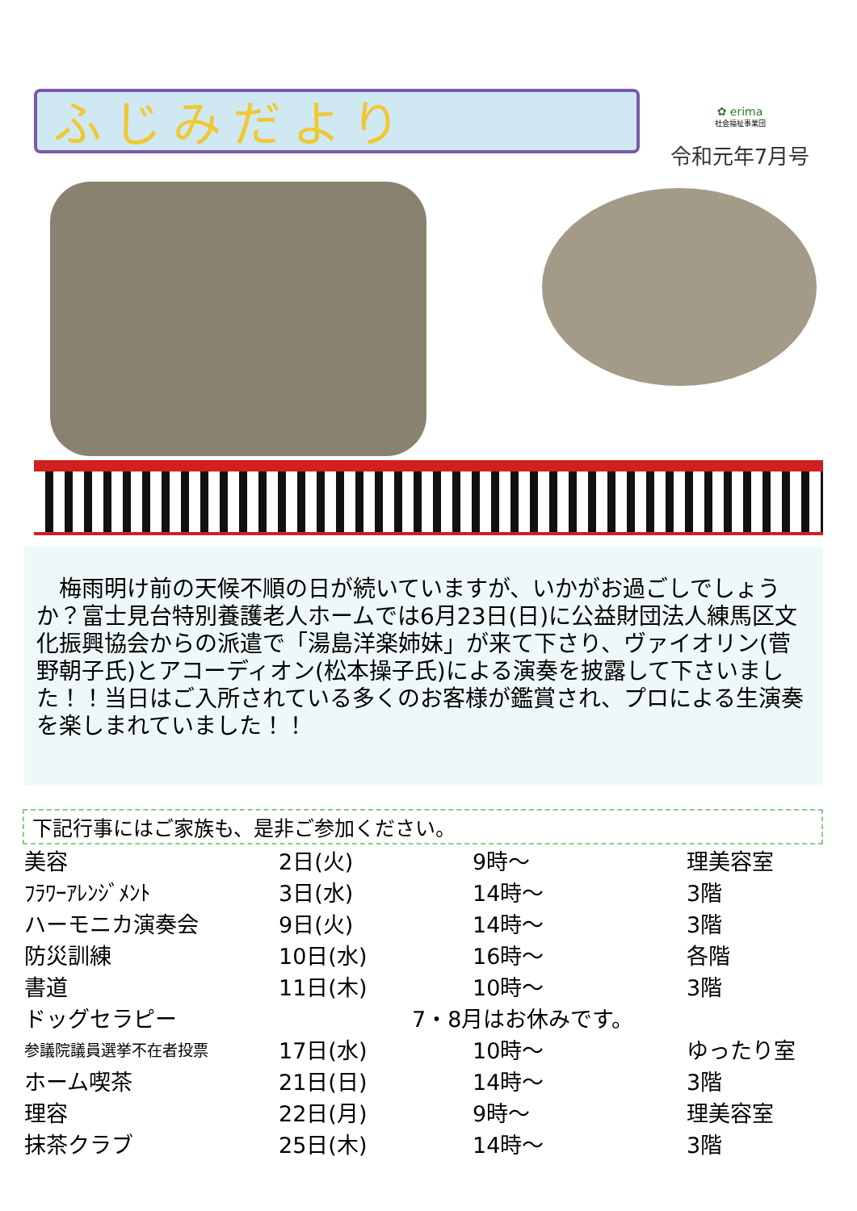ふじみだより
✿ erima
社会福祉事業団
令和元年7月号
　梅雨明け前の天候不順の日が続いていますが、いかがお過ごしでしょうか？富士見台特別養護老人ホームでは6月23日(日)に公益財団法人練馬区文化振興協会からの派遣で「湯島洋楽姉妹」が来て下さり、ヴァイオリン(菅野朝子氏)とアコーディオン(松本操子氏)による演奏を披露して下さいました！！当日はご入所されている多くのお客様が鑑賞され、プロによる生演奏を楽しまれていました！！
下記行事にはご家族も、是非ご参加ください。
| 美容 | 2日(火) | 9時～ | 理美容室 |
| ﾌﾗﾜｰｱﾚﾝｼﾞﾒﾝﾄ | 3日(水) | 14時～ | 3階 |
| ハーモニカ演奏会 | 9日(火) | 14時～ | 3階 |
| 防災訓練 | 10日(水) | 16時～ | 各階 |
| 書道 | 11日(木) | 10時～ | 3階 |
| ドッグセラピー | 7・8月はお休みです。 | | |
| 参議院議員選挙不在者投票 | 17日(水) | 10時～ | ゆったり室 |
| ホーム喫茶 | 21日(日) | 14時～ | 3階 |
| 理容 | 22日(月) | 9時～ | 理美容室 |
| 抹茶クラブ | 25日(木) | 14時～ | 3階 |